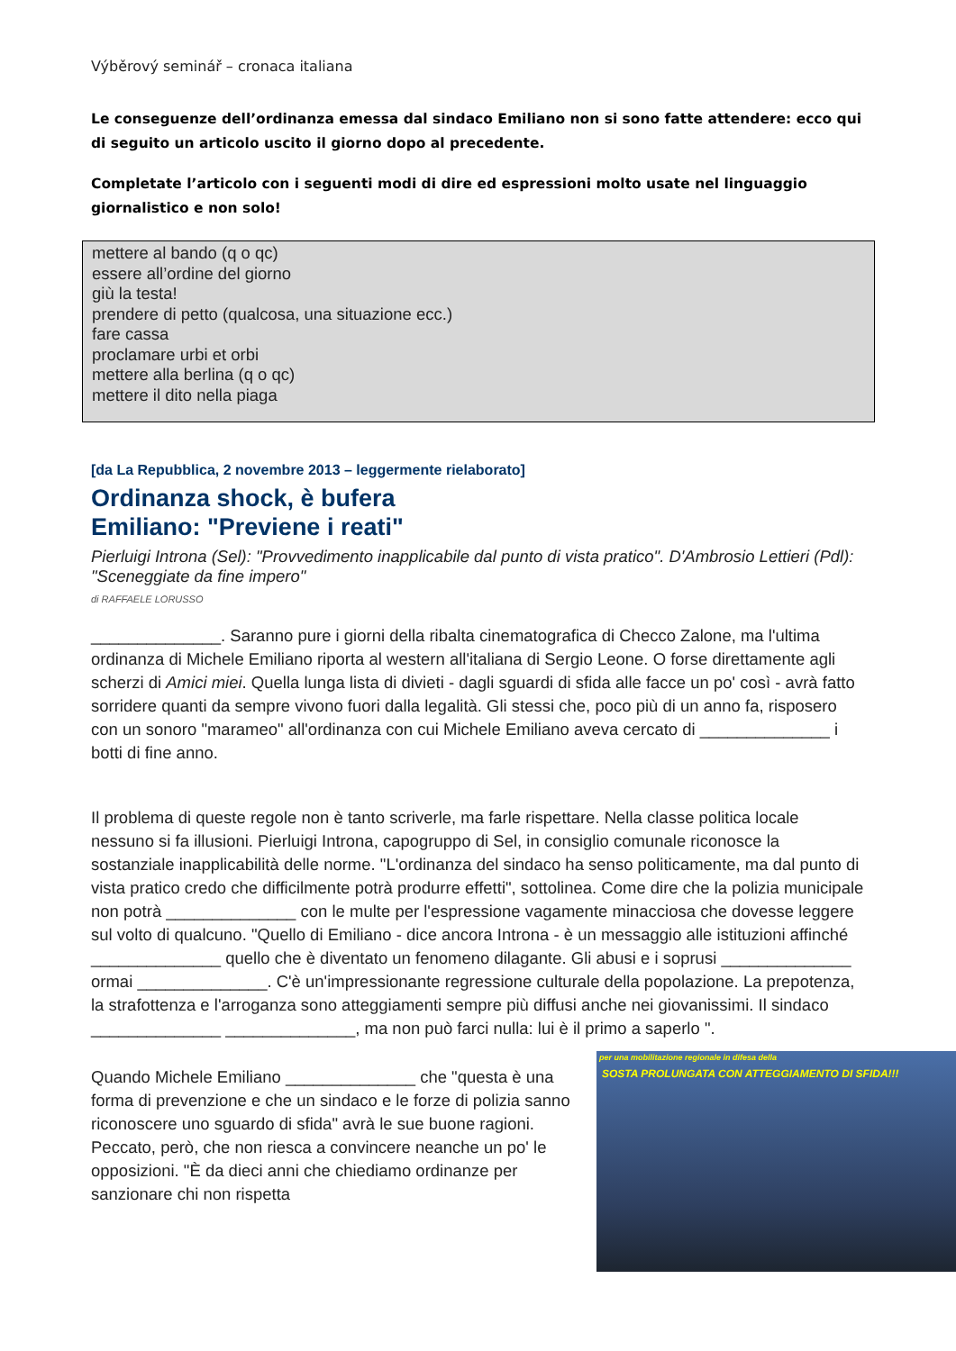Výběrový seminář – cronaca italiana
Le conseguenze dell’ordinanza emessa dal sindaco Emiliano non si sono fatte attendere: ecco qui di seguito un articolo uscito il giorno dopo al precedente.
Completate l’articolo con i seguenti modi di dire ed espressioni molto usate nel linguaggio giornalistico e non solo!
mettere al bando (q o qc)
essere all’ordine del giorno
giù la testa!
prendere di petto (qualcosa, una situazione ecc.)
fare cassa
proclamare urbi et orbi
mettere alla berlina (q o qc)
mettere il dito nella piaga
[da La Repubblica, 2 novembre 2013 – leggermente rielaborato]
Ordinanza shock, è bufera
Emiliano: "Previene i reati"
Pierluigi Introna (Sel): "Provvedimento inapplicabile dal punto di vista pratico". D'Ambrosio Lettieri (Pdl): "Sceneggiate da fine impero"
di RAFFAELE LORUSSO
______________. Saranno pure i giorni della ribalta cinematografica di Checco Zalone, ma l'ultima ordinanza di Michele Emiliano riporta al western all'italiana di Sergio Leone. O forse direttamente agli scherzi di Amici miei. Quella lunga lista di divieti - dagli sguardi di sfida alle facce un po' così - avrà fatto sorridere quanti da sempre vivono fuori dalla legalità. Gli stessi che, poco più di un anno fa, risposero con un sonoro "marameo" all'ordinanza con cui Michele Emiliano aveva cercato di ______________ i botti di fine anno.
Il problema di queste regole non è tanto scriverle, ma farle rispettare. Nella classe politica locale nessuno si fa illusioni. Pierluigi Introna, capogruppo di Sel, in consiglio comunale riconosce la sostanziale inapplicabilità delle norme. "L'ordinanza del sindaco ha senso politicamente, ma dal punto di vista pratico credo che difficilmente potrà produrre effetti", sottolinea. Come dire che la polizia municipale non potrà ______________ con le multe per l'espressione vagamente minacciosa che dovesse leggere sul volto di qualcuno. "Quello di Emiliano - dice ancora Introna - è un messaggio alle istituzioni affinché ______________ quello che è diventato un fenomeno dilagante. Gli abusi e i soprusi ______________ ormai ______________. C'è un'impressionante regressione culturale della popolazione. La prepotenza, la strafottenza e l'arroganza sono atteggiamenti sempre più diffusi anche nei giovanissimi. Il sindaco ______________ ______________, ma non può farci nulla: lui è il primo a saperlo ".
per una mobilitazione regionale in difesa della
SOSTA PROLUNGATA CON ATTEGGIAMENTO DI SFIDA!!!
Quando Michele Emiliano ______________ che "questa è una forma di prevenzione e che un sindaco e le forze di polizia sanno riconoscere uno sguardo di sfida" avrà le sue buone ragioni. Peccato, però, che non riesca a convincere neanche un po' le opposizioni. "È da dieci anni che chiediamo ordinanze per sanzionare chi non rispetta